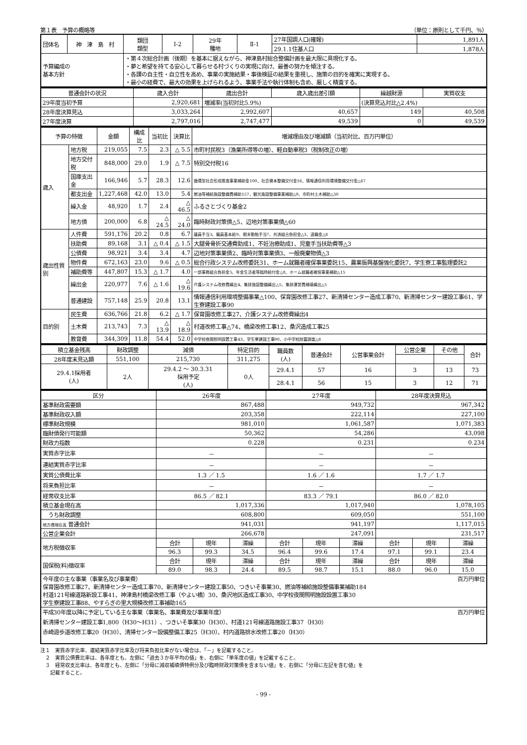第１表　予算の概略等 （単位：原則として千円、％）
| 団体名 | 神 津 島 村 | 類団 類型 | Ⅰ-2 | 29年 種地 | Ⅱ-1 | 27年国調人口(確報) | 1,891人 |
| | | | | | | 29.1.1住基人口 | 1,878人 |
| 予算編成の 基本方針 | | ・第４次総合計画（後期）を基本に据えながら、神津島村総合整備計画を最大限に具現化する。 ・夢と希望を持てる安心して暮らせる村づくりの実現に向け、最善の努力を傾注する。 ・各課の自主性・自立性を高め、事業の実施結果・事後検証の結果を重視し、施策の目的を確実に実現する。 ・最小の経費で、最大の効果を上げられるよう、事業手法や執行体制も含め、厳しく精査する。 | | | | | |
| 普通会計の状況 | 歳入合計 | 歳出合計 | 歳入歳出差引額 | 繰越財源 | 実質収支 |
| --- | --- | --- | --- | --- | --- |
| 29年度当初予算 | 2,920,681 | 増減率(当初対比5.9%) | | (決算見込対比△2.4%) | |
| 28年度決算見込 | 3,033,264 | 2,992,607 | 40,657 | 149 | 40,508 |
| 27年度決算 | 2,797,016 | 2,747,477 | 49,539 | 0 | 49,539 |
| 予算の特徴 | | 金額 | 構成比 | 当初比 | 決算比 | 増減理由及び増減額（当初対比、百万円単位） |
| --- | --- | --- | --- | --- | --- | --- |
| 歳入 | 地方税 | 219,055 | 7.5 | 2.3 | △ 5.5 | 市町村民税3（漁業所得等の増）、軽自動車税3（税制改正の増） |
| | 地方交付税 | 848,000 | 29.0 | 1.9 | △ 7.5 | 特別交付税16 |
| | 国庫支出金 | 166,946 | 5.7 | 28.3 | 12.6 | 循環型社会形成推進事業補助金100、社会資本整備交付金16、情報通信利用環境整備交付金△67 |
| | 都支出金 | 1,227,468 | 42.0 | 13.0 | 5.4 | 燃油等補給施設整備費補助157、観光施設整備事業補助△9、市町村土木補助△30 |
| | 繰入金 | 48,920 | 1.7 | 2.4 | △ 46.5 | ふるさとづくり基金2 |
| | 地方債 | 200,000 | 6.8 | △ 24.5 | △ 24.0 | 臨時財政対策債△5、辺地対策事業債△60 |
| 歳出性質別 | 人件費 | 591,176 | 20.2 | 0.8 | 6.7 | 議員手当3、職員基本給9、期末勤勉手当7、共済組合負担金△3、退職金△8 |
| | 扶助費 | 89,168 | 3.1 | △ 0.4 | △ 1.5 | 大腿骨骨折交通費助成1、不妊治療助成1、児童手当扶助費等△3 |
| | 公債費 | 98,921 | 3.4 | 3.4 | 4.7 | 辺地対策事業債2、臨時対策事業債3、一般廃棄物債△3 |
| | 物件費 | 672,163 | 23.0 | 9.6 | △ 0.5 | 総合行政システム改修委託31、ホーム就職者確保事業委託15、農業振興基盤強化委託7、学生寮工事監理委託2 |
| | 補助費等 | 447,807 | 15.3 | △ 1.7 | 4.0 | 一部事務組合負担金5、年金生活者等臨時給付金△8、ホーム就職者確保事業補助△15 |
| | 繰出金 | 220,977 | 7.6 | △ 1.6 | △ 19.6 | 介護システム改修費繰出4、集排施設整備繰出△5、集排運営費補填繰出△5 |
| | 普通建設 | 757,148 | 25.9 | 20.8 | 13.1 | 情報通信利用環境整備事業△100、保育園改修工事27、新清掃センター造成工事70、新清掃センター建設工事61、学生寮建設工事90 |
| 目的別 | 民生費 | 636,766 | 21.8 | 6.2 | △ 1.7 | 保育園改修工事27、介護システム改修費繰出4 |
| | 土木費 | 213,743 | 7.3 | △ 13.9 | △ 18.9 | 村道改修工事△74、橋梁改修工事12、桑沢造成工事25 |
| | 教育費 | 344,309 | 11.8 | 54.4 | 52.0 | 中学校夜間照明設置工事43、学生寮建設工事90、小中学校耐震調査△8 |
| 積立基金残高 | 財政調整 | 減債 | 特定目的 | 職員数 (人) | 普通会計 | 公営事業会計 | 公営企業 | その他 | 合計 |
| 28年度末見込額 | 551,100 | 215,730 | 311,275 | | | | | | |
| 29.4.1採用者 (人) | 2人 | 29.4.2 ～ 30.3.31 採用予定 (人) | 0人 | 29.4.1 | 57 | 16 | 3 | 13 | 73 |
| | | | | 28.4.1 | 56 | 15 | 3 | 12 | 71 |
| 区分 | 26年度 | | | 27年度 | | | 28年度決算見込 | | |
| --- | --- | --- | --- | --- | --- | --- | --- | --- | --- |
| 基準財政需要額 | 867,488 | | | 949,732 | | | 967,342 | | |
| 基準財政収入額 | 203,358 | | | 222,114 | | | 227,100 | | |
| 標準財政規模 | 981,010 | | | 1,061,587 | | | 1,071,383 | | |
| 臨財債発行可能額 | 50,362 | | | 54,286 | | | 43,098 | | |
| 財政力指数 | 0.228 | | | 0.231 | | | 0.234 | | |
| 実質赤字比率 | － | | | － | | | － | | |
| 連結実質赤字比率 | － | | | － | | | － | | |
| 実質公債費比率 | 1.3 ／ 1.5 | | | 1.6 ／ 1.6 | | | 1.7 ／ 1.7 | | |
| 将来負担比率 | － | | | － | | | － | | |
| 経常収支比率 | 86.5 ／ 82.1 | | | 83.3 ／ 79.1 | | | 86.0 ／ 82.0 | | |
| 積立基金現在高 | 1,017,336 | | | 1,017,940 | | | 1,078,105 | | |
| うち財政調整 | 608,800 | | | 609,050 | | | 551,100 | | |
| 地方債現在高 普通会計 | 941,031 | | | 941,197 | | | 1,117,015 | | |
| 公営企業会計 | 266,678 | | | 247,091 | | | 231,517 | | |
| 地方税徴収率 | 合計 | 現年 | 滞繰 | 合計 | 現年 | 滞繰 | 合計 | 現年 | 滞繰 |
| | 96.3 | 99.3 | 34.5 | 96.4 | 99.6 | 17.4 | 97.1 | 99.1 | 23.4 |
| 国保税(料)徴収率 | 合計 | 現年 | 滞繰 | 合計 | 現年 | 滞繰 | 合計 | 現年 | 滞繰 |
| | 89.0 | 98.3 | 24.4 | 89.5 | 98.7 | 15.1 | 88.0 | 96.0 | 15.0 |
| 今年度の主な事業（事業名及び事業費） 百万円単位 保育園改修工事27、新清掃センター造成工事70、新清掃センター建設工事50、つきいそ事業30、燃油等補給施設整備事業補助184 村道121号線道路新設工事41、神津島村橋梁改修工事（やよい橋）30、桑沢地区造成工事30、中学校夜間照明施設設置工事30 学生寮建設工事88、やすらぎの里大規模改修工事補助165 | | | | | | | | | |
| 平成30年度以降に予定している主な事業（事業名、事業費及び事業年度） 百万円単位 新清掃センター建設工事1,800（H30～H31）、つきいそ事業30（H30）、村道121号線道路施設工事37（H30） 赤崎遊歩道改修工事20（H30）、清掃センター設備整備工事25（H30）、村内道路排水改修工事20（H30） | | | | | | | | | |
注１　実質赤字比率、連結実質赤字比率及び将来負担比率がない場合は、「－」を記載すること。
　２　実質公債費比率は、各年度とも、左側に「過去３か年平均の値」を、右側に「単年度の値」を記載すること。
　３　経常収支比率は、各年度とも、左側に「分母に減収補填債特例分及び臨時財政対策債を含まない値」を、右側に「分母に左記を含む値」を
　　記載すること。
- 99 -